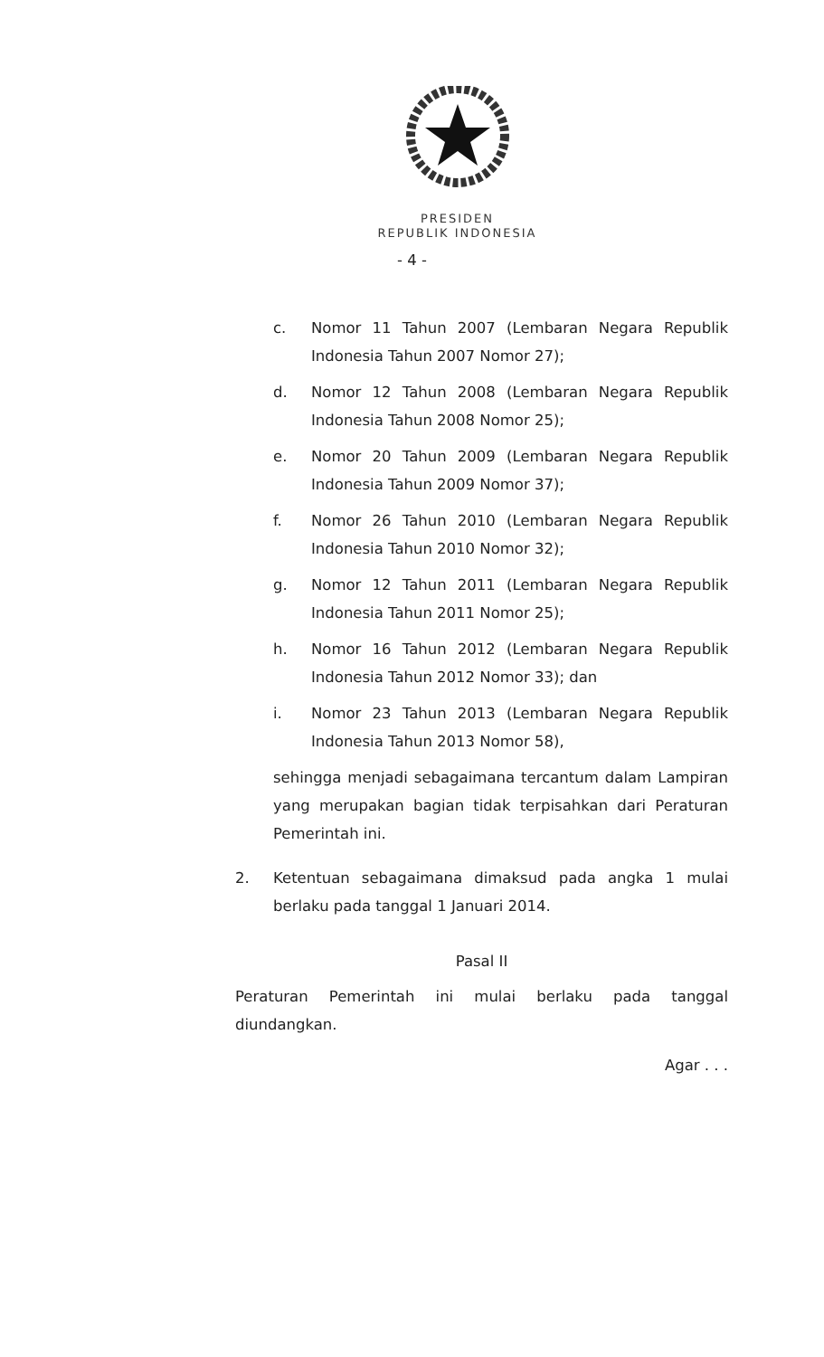PRESIDEN
REPUBLIK INDONESIA
- 4 -
c. Nomor 11 Tahun 2007 (Lembaran Negara Republik Indonesia Tahun 2007 Nomor 27);
d. Nomor 12 Tahun 2008 (Lembaran Negara Republik Indonesia Tahun 2008 Nomor 25);
e. Nomor 20 Tahun 2009 (Lembaran Negara Republik Indonesia Tahun 2009 Nomor 37);
f. Nomor 26 Tahun 2010 (Lembaran Negara Republik Indonesia Tahun 2010 Nomor 32);
g. Nomor 12 Tahun 2011 (Lembaran Negara Republik Indonesia Tahun 2011 Nomor 25);
h. Nomor 16 Tahun 2012 (Lembaran Negara Republik Indonesia Tahun 2012 Nomor 33); dan
i. Nomor 23 Tahun 2013 (Lembaran Negara Republik Indonesia Tahun 2013 Nomor 58),
sehingga menjadi sebagaimana tercantum dalam Lampiran yang merupakan bagian tidak terpisahkan dari Peraturan Pemerintah ini.
2. Ketentuan sebagaimana dimaksud pada angka 1 mulai berlaku pada tanggal 1 Januari 2014.
Pasal II
Peraturan Pemerintah ini mulai berlaku pada tanggal diundangkan.
Agar . . .